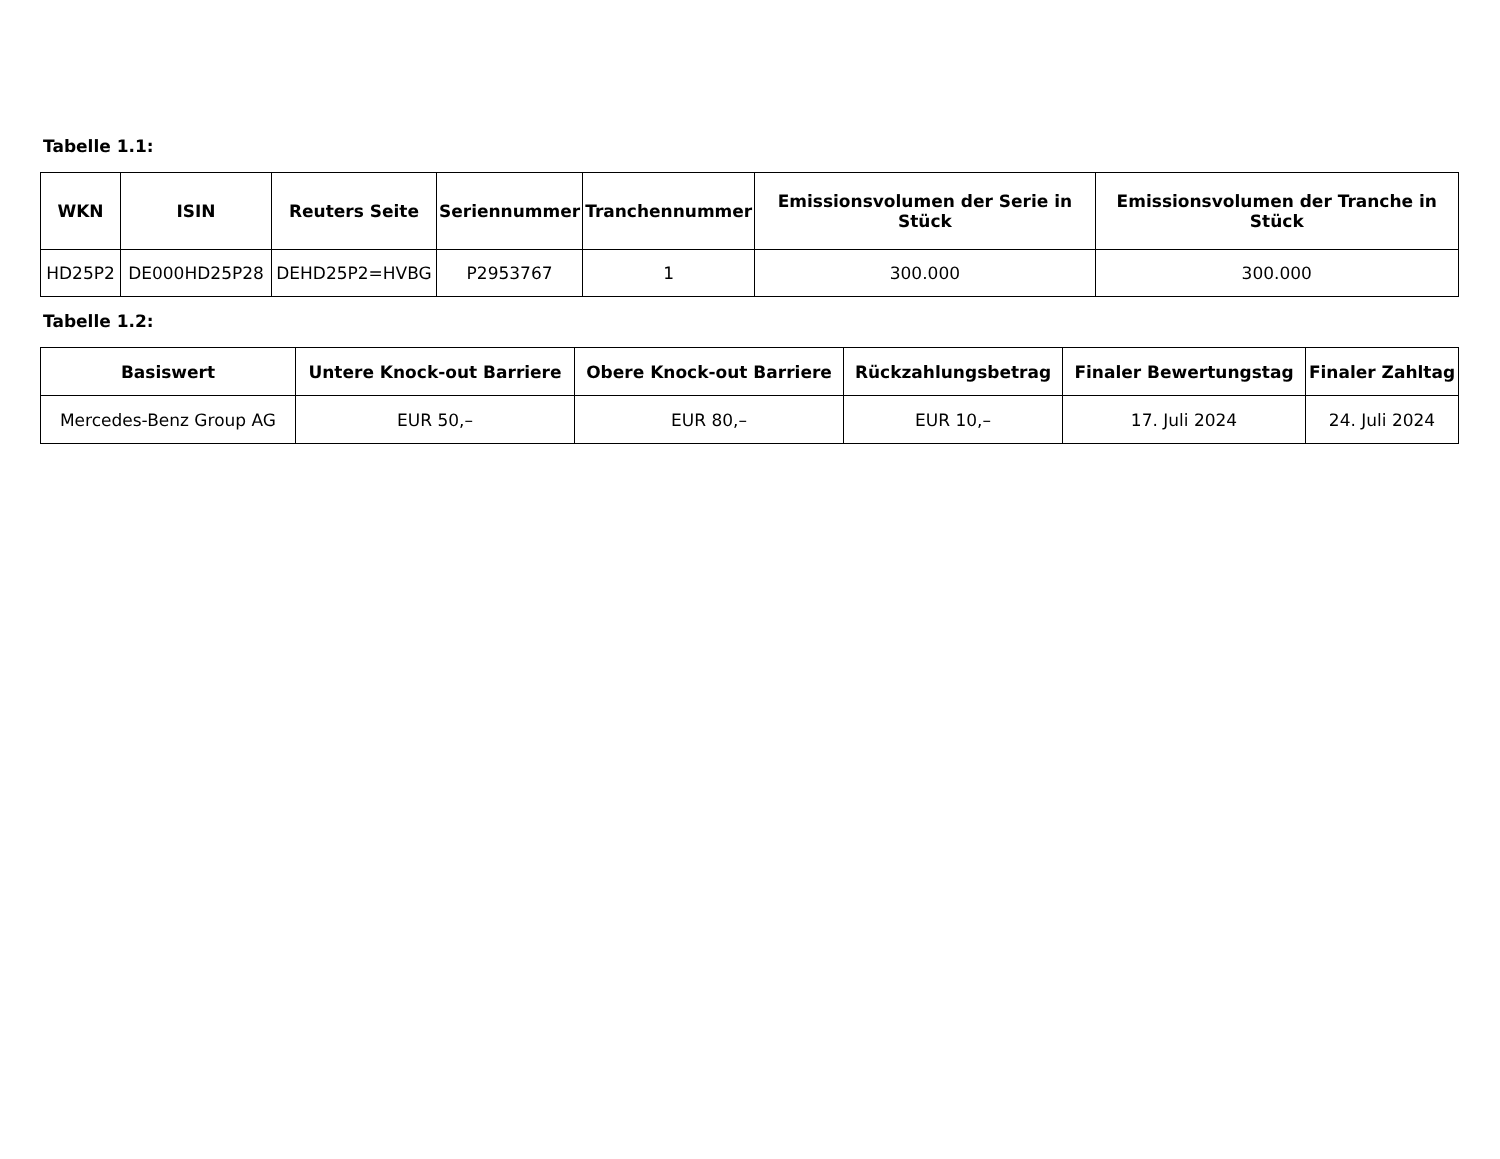Tabelle 1.1:
| WKN | ISIN | Reuters Seite | Seriennummer | Tranchennummer | Emissionsvolumen der Serie in Stück | Emissionsvolumen der Tranche in Stück |
| --- | --- | --- | --- | --- | --- | --- |
| HD25P2 | DE000HD25P28 | DEHD25P2=HVBG | P2953767 | 1 | 300.000 | 300.000 |
Tabelle 1.2:
| Basiswert | Untere Knock-out Barriere | Obere Knock-out Barriere | Rückzahlungsbetrag | Finaler Bewertungstag | Finaler Zahltag |
| --- | --- | --- | --- | --- | --- |
| Mercedes-Benz Group AG | EUR 50,– | EUR 80,– | EUR 10,– | 17. Juli 2024 | 24. Juli 2024 |